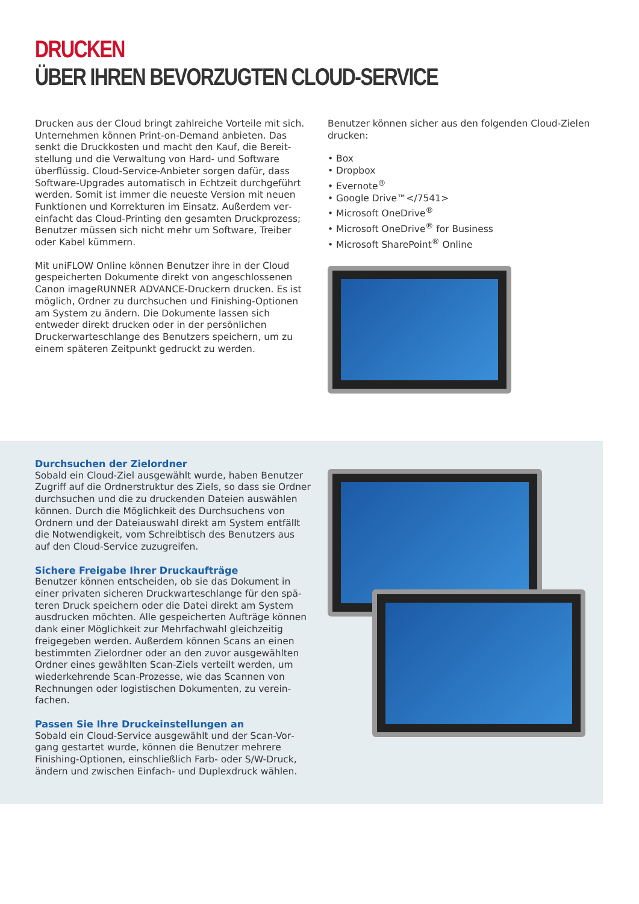DRUCKEN
ÜBER IHREN BEVORZUGTEN CLOUD-SERVICE
Drucken aus der Cloud bringt zahlreiche Vorteile mit sich. Unternehmen können Print-on-Demand anbieten. Das senkt die Druckkosten und macht den Kauf, die Bereit­stellung und die Verwaltung von Hard- und Software überflüssig. Cloud-Service-Anbieter sorgen dafür, dass Software-Upgrades automatisch in Echtzeit durchgeführt werden. Somit ist immer die neueste Version mit neuen Funktionen und Korrekturen im Einsatz. Außerdem ver­einfacht das Cloud-Printing den gesamten Druckprozess; Benutzer müssen sich nicht mehr um Software, Treiber oder Kabel kümmern.
Mit uniFLOW Online können Benutzer ihre in der Cloud gespeicherten Dokumente direkt von angeschlossenen Canon imageRUNNER ADVANCE-Druckern drucken. Es ist möglich, Ordner zu durchsuchen und Finishing-Optionen am System zu ändern. Die Dokumente lassen sich entweder direkt drucken oder in der persönlichen Druckerwarteschlange des Benutzers speichern, um zu einem späteren Zeitpunkt gedruckt zu werden.
Benutzer können sicher aus den folgenden Cloud-Zielen drucken:
• Box
• Dropbox
• Evernote<sup>®</sup>
• Google Drive™</7541>
• Microsoft OneDrive<sup>®</sup>
• Microsoft OneDrive<sup>®</sup> for Business
• Microsoft SharePoint<sup>®</sup> Online
Durchsuchen der Zielordner
Sobald ein Cloud-Ziel ausgewählt wurde, haben Benutzer Zugriff auf die Ordnerstruktur des Ziels, so dass sie Ord­ner durchsuchen und die zu druckenden Dateien auswäh­len können. Durch die Möglichkeit des Durchsuchens von Ordnern und der Dateiauswahl direkt am System entfällt die Notwendigkeit, vom Schreibtisch des Benutzers aus auf den Cloud-Service zuzugreifen.
Sichere Freigabe Ihrer Druckaufträge
Benutzer können entscheiden, ob sie das Dokument in einer privaten sicheren Druckwarteschlange für den spä­teren Druck speichern oder die Datei direkt am System ausdrucken möchten. Alle gespeicherten Aufträge können dank einer Möglichkeit zur Mehrfachwahl gleichzeitig freigegeben werden. Außerdem können Scans an einen bestimmten Zielordner oder an den zuvor ausgewählten Ordner eines gewählten Scan-Ziels verteilt werden, um wiederkehrende Scan-Prozesse, wie das Scannen von Rechnungen oder logistischen Dokumenten, zu verein­fachen.
Passen Sie Ihre Druckeinstellungen an
Sobald ein Cloud-Service ausgewählt und der Scan-Vor­gang gestartet wurde, können die Benutzer mehrere Finishing-Optionen, einschließlich Farb- oder S/W-Druck, ändern und zwischen Einfach- und Duplexdruck wählen.